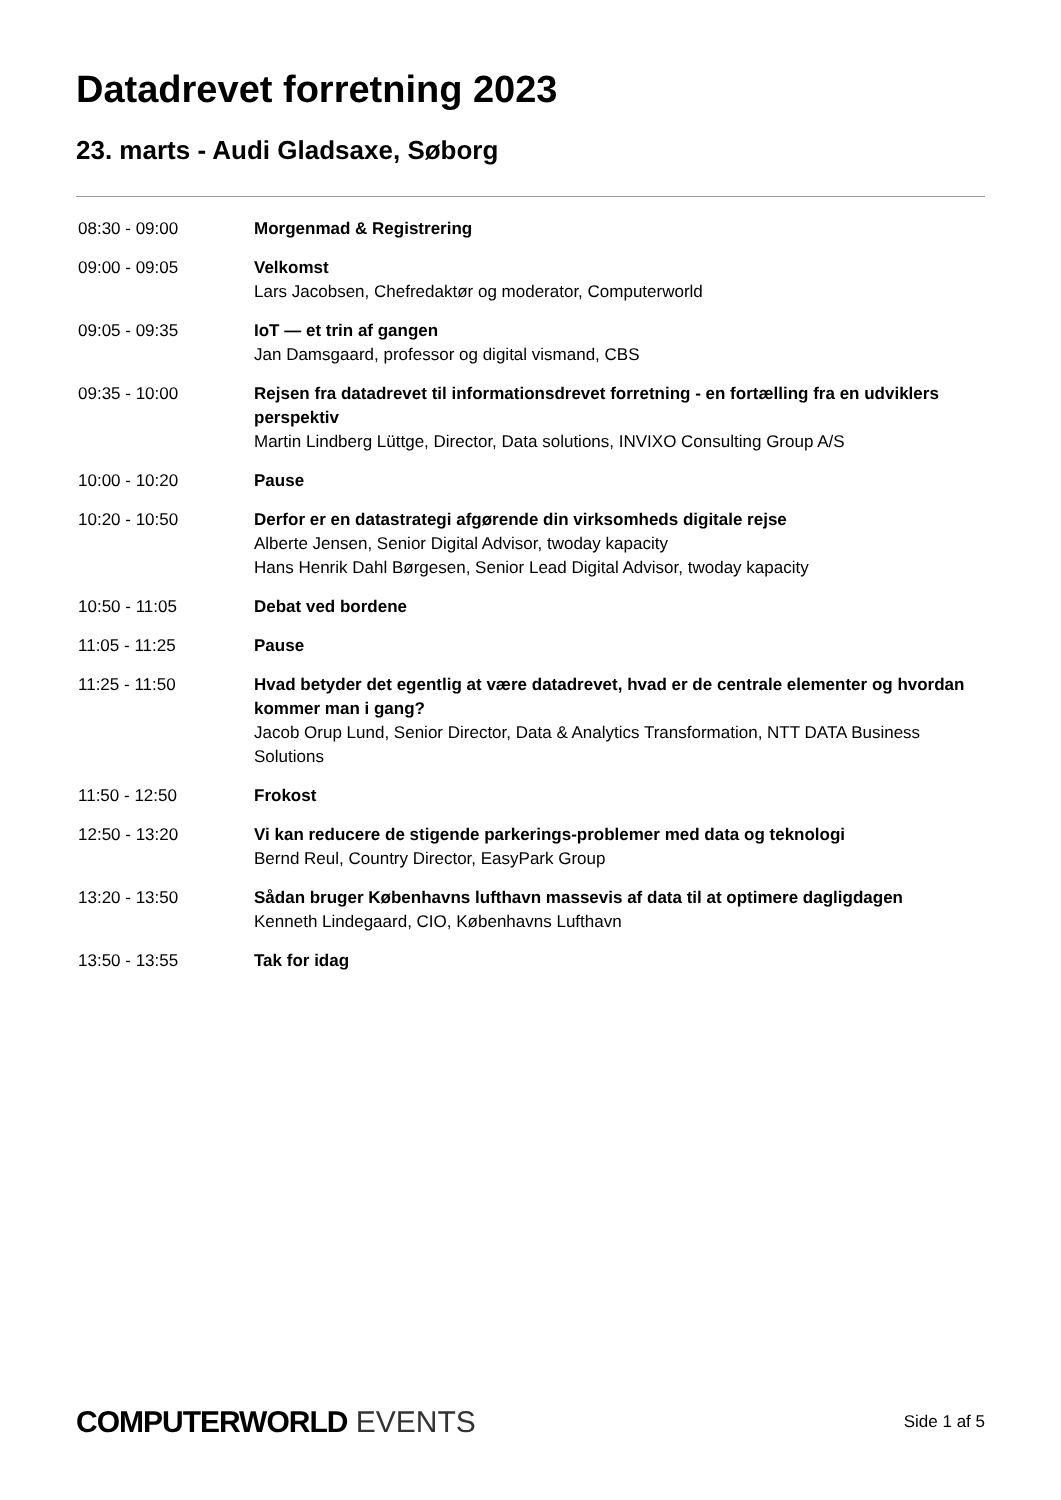Datadrevet forretning 2023
23. marts - Audi Gladsaxe, Søborg
| 08:30 - 09:00 | Morgenmad & Registrering |
| 09:00 - 09:05 | Velkomst Lars Jacobsen, Chefredaktør og moderator, Computerworld |
| 09:05 - 09:35 | IoT — et trin af gangen Jan Damsgaard, professor og digital vismand, CBS |
| 09:35 - 10:00 | Rejsen fra datadrevet til informationsdrevet forretning - en fortælling fra en udviklers perspektiv Martin Lindberg Lüttge, Director, Data solutions, INVIXO Consulting Group A/S |
| 10:00 - 10:20 | Pause |
| 10:20 - 10:50 | Derfor er en datastrategi afgørende din virksomheds digitale rejse Alberte Jensen, Senior Digital Advisor, twoday kapacity Hans Henrik Dahl Børgesen, Senior Lead Digital Advisor, twoday kapacity |
| 10:50 - 11:05 | Debat ved bordene |
| 11:05 - 11:25 | Pause |
| 11:25 - 11:50 | Hvad betyder det egentlig at være datadrevet, hvad er de centrale elementer og hvordan kommer man i gang? Jacob Orup Lund, Senior Director, Data & Analytics Transformation, NTT DATA Business Solutions |
| 11:50 - 12:50 | Frokost |
| 12:50 - 13:20 | Vi kan reducere de stigende parkerings-problemer med data og teknologi Bernd Reul, Country Director, EasyPark Group |
| 13:20 - 13:50 | Sådan bruger Københavns lufthavn massevis af data til at optimere dagligdagen Kenneth Lindegaard, CIO, Københavns Lufthavn |
| 13:50 - 13:55 | Tak for idag |
COMPUTERWORLD EVENTS
Side 1 af 5